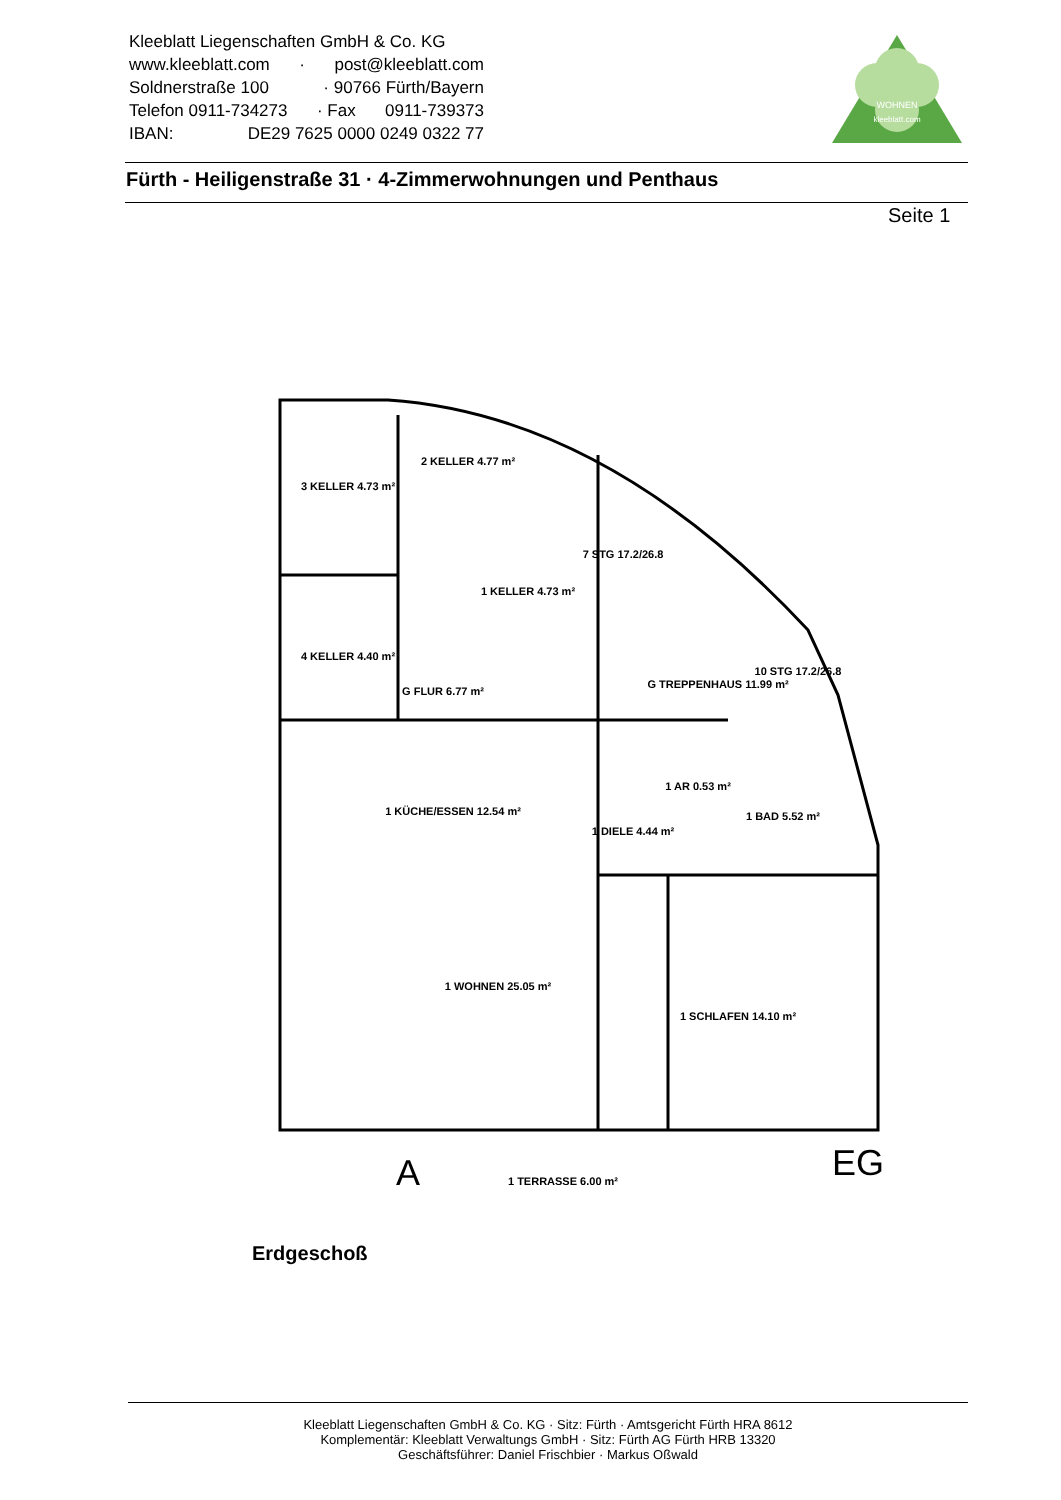Kleeblatt Liegenschaften GmbH & Co. KG
www.kleeblatt.com · post@kleeblatt.com
Soldnerstraße 100 · 90766 Fürth/Bayern
Telefon 0911-734273 · Fax 0911-739373
IBAN: DE29 7625 0000 0249 0322 77
WOHNEN
kleeblatt.com
Fürth - Heiligenstraße 31 · 4-Zimmerwohnungen und Penthaus
Seite 1
3 KELLER 4.73 m²
2 KELLER 4.77 m²
1 KELLER 4.73 m²
4 KELLER 4.40 m²
G FLUR 6.77 m²
7 STG 17.2/26.8
G TREPPENHAUS 11.99 m²
10 STG 17.2/26.8
1 AR 0.53 m²
1 KÜCHE/ESSEN 12.54 m²
1 DIELE 4.44 m²
1 BAD 5.52 m²
1 WOHNEN 25.05 m²
1 SCHLAFEN 14.10 m²
1 TERRASSE 6.00 m²
A
EG
Erdgeschoß
Kleeblatt Liegenschaften GmbH & Co. KG · Sitz: Fürth · Amtsgericht Fürth HRA 8612
Komplementär: Kleeblatt Verwaltungs GmbH · Sitz: Fürth AG Fürth HRB 13320
Geschäftsführer: Daniel Frischbier · Markus Oßwald